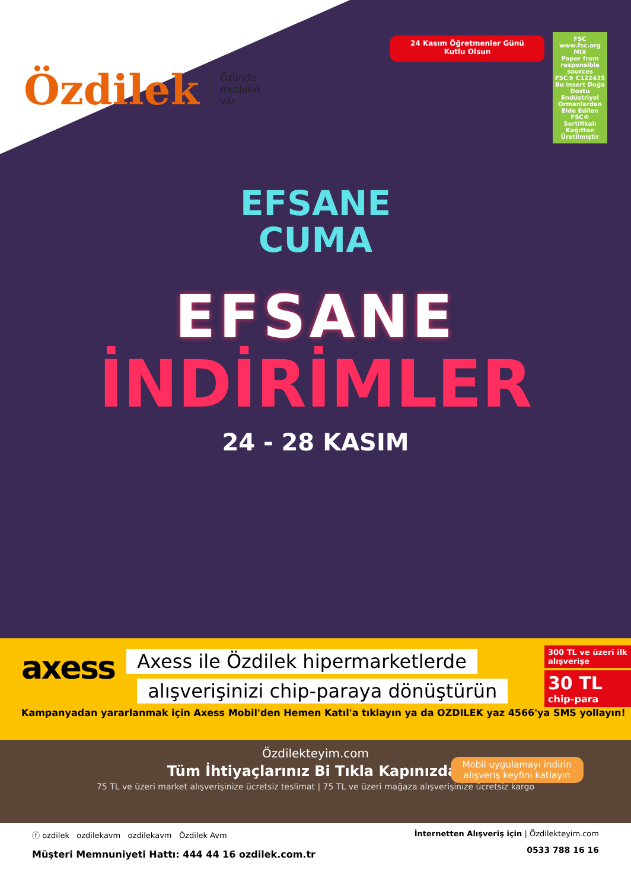Özdilek Özünde
mutluluk
var
24 Kasım Öğretmenler Günü
Kutlu Olsun
FSC
www.fsc.org
MIX
Paper from responsible sources
FSC® C122435
Bu insert Doğa Dostu Endüstriyel Ormanlardan Elde Edilen FSC® Sertifikalı Kağıttan Üretilmiştir
EFSANE
CUMA
EFSANE
İNDİRİMLER
24 - 28 KASIM
axess
Axess ile Özdilek hipermarketlerde
alışverişinizi chip-paraya dönüştürün
300 TL ve üzeri ilk alışverişe
30 TL
chip-para
Kampanyadan yararlanmak için Axess Mobil'den Hemen Katıl'a tıklayın ya da OZDILEK yaz 4566'ya SMS yollayın!
Özdilekteyim.com
Tüm İhtiyaçlarınız Bi Tıkla Kapınızda!
75 TL ve üzeri market alışverişinize ücretsiz teslimat | 75 TL ve üzeri mağaza alışverişinize ücretsiz kargo
Mobil uygulamayı indirin
alışveriş keyfini katlayın
ⓕ ozdilek ozdilekavm ozdilekavm Özdilek Avm
Müşteri Memnuniyeti Hattı: 444 44 16 ozdilek.com.tr
İnternetten Alışveriş için | Özdilekteyim.com
0533 788 16 16